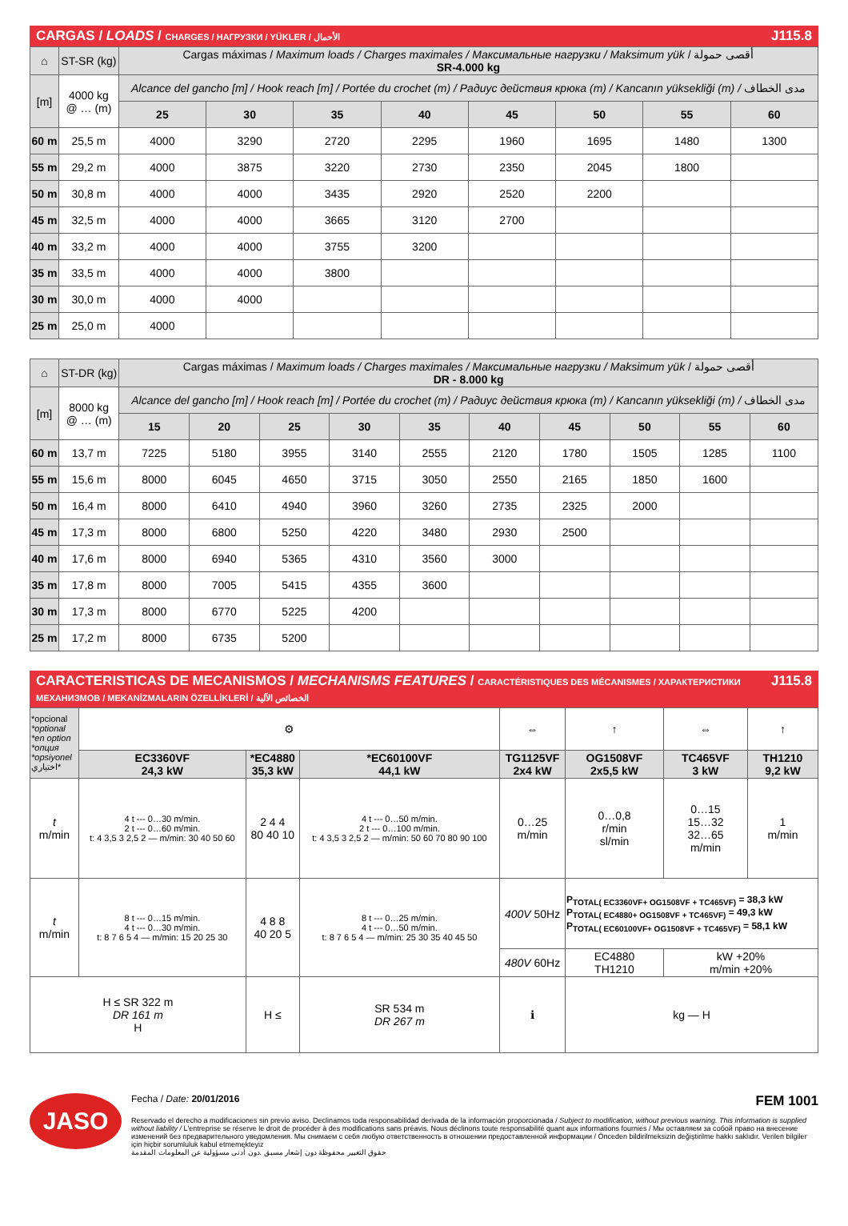CARGAS / LOADS / CHARGES / НАГРУЗКИ / YÜKLER / الأحمال J115.8
| ⌂ | ST-SR (kg) | Cargas máximas / Maximum loads / Charges maximales / Максимальные нагрузки / Maksimum yük / أقصى حمولة SR-4.000 kg | | | | | | | |
| [m] | 4000 kg @ … (m) | Alcance del gancho [m] / Hook reach [m] / Portée du crochet (m) / Радиус действия крюка (m) / Kancanın yüksekliği (m) / مدى الخطاف | | | | | | | |
| | | 25 | 30 | 35 | 40 | 45 | 50 | 55 | 60 |
| 60 m | 25,5 m | 4000 | 3290 | 2720 | 2295 | 1960 | 1695 | 1480 | 1300 |
| 55 m | 29,2 m | 4000 | 3875 | 3220 | 2730 | 2350 | 2045 | 1800 | |
| 50 m | 30,8 m | 4000 | 4000 | 3435 | 2920 | 2520 | 2200 | | |
| 45 m | 32,5 m | 4000 | 4000 | 3665 | 3120 | 2700 | | | |
| 40 m | 33,2 m | 4000 | 4000 | 3755 | 3200 | | | | |
| 35 m | 33,5 m | 4000 | 4000 | 3800 | | | | | |
| 30 m | 30,0 m | 4000 | 4000 | | | | | | |
| 25 m | 25,0 m | 4000 | | | | | | | |
| ⌂ | ST-DR (kg) | Cargas máximas / Maximum loads / Charges maximales / Максимальные нагрузки / Maksimum yük / أقصى حمولة DR - 8.000 kg | | | | | | | | | |
| [m] | 8000 kg @ … (m) | Alcance del gancho [m] / Hook reach [m] / Portée du crochet (m) / Радиус действия крюка (m) / Kancanın yüksekliği (m) / مدى الخطاف | | | | | | | | | |
| | | 15 | 20 | 25 | 30 | 35 | 40 | 45 | 50 | 55 | 60 |
| 60 m | 13,7 m | 7225 | 5180 | 3955 | 3140 | 2555 | 2120 | 1780 | 1505 | 1285 | 1100 |
| 55 m | 15,6 m | 8000 | 6045 | 4650 | 3715 | 3050 | 2550 | 2165 | 1850 | 1600 | |
| 50 m | 16,4 m | 8000 | 6410 | 4940 | 3960 | 3260 | 2735 | 2325 | 2000 | | |
| 45 m | 17,3 m | 8000 | 6800 | 5250 | 4220 | 3480 | 2930 | 2500 | | | |
| 40 m | 17,6 m | 8000 | 6940 | 5365 | 4310 | 3560 | 3000 | | | | |
| 35 m | 17,8 m | 8000 | 7005 | 5415 | 4355 | 3600 | | | | | |
| 30 m | 17,3 m | 8000 | 6770 | 5225 | 4200 | | | | | | |
| 25 m | 17,2 m | 8000 | 6735 | 5200 | | | | | | | |
CARACTERISTICAS DE MECANISMOS / MECHANISMS FEATURES / CARACTÉRISTIQUES DES MÉCANISMES / ХАРАКТЕРИСТИКИ МЕХАНИЗМОВ / MEKANİZMALARIN ÖZELLİKLERİ / الخصائص الآلية J115.8
| *opcional *optional *en option *опция *opsiyonel اختياري* | ⚙ | | | ⇔ | ↑ | ⇔ | ↑ |
| | EC3360VF 24,3 kW | *EC4880 35,3 kW | *EC60100VF 44,1 kW | TG1125VF 2x4 kW | OG1508VF 2x5,5 kW | TC465VF 3 kW | TH1210 9,2 kW |
| t m/min | 4 t --- 0…30 m/min. 2 t --- 0…60 m/min. t: 4 3,5 3 2,5 2 — m/min: 30 40 50 60 | 2 4 4 80 40 10 | 4 t --- 0…50 m/min. 2 t --- 0…100 m/min. t: 4 3,5 3 2,5 2 — m/min: 50 60 70 80 90 100 | 0…25 m/min | 0…0,8 r/min sl/min | 0…15 15…32 32…65 m/min | 1 m/min |
| t m/min | 8 t --- 0…15 m/min. 4 t --- 0…30 m/min. t: 8 7 6 5 4 — m/min: 15 20 25 30 | 4 8 8 40 20 5 | 8 t --- 0…25 m/min. 4 t --- 0…50 m/min. t: 8 7 6 5 4 — m/min: 25 30 35 40 45 50 | 400V 50Hz | P<sub>TOTAL( EC3360VF+ OG1508VF + TC465VF)</sub> = 38,3 kW P<sub>TOTAL( EC4880+ OG1508VF + TC465VF)</sub> = 49,3 kW P<sub>TOTAL( EC60100VF+ OG1508VF + TC465VF)</sub> = 58,1 kW | | |
| | | | | 480V 60Hz | EC4880 TH1210 | kW +20% m/min +20% | |
| H ≤ SR 322 m DR 161 m H | | H ≤ | SR 534 m DR 267 m | ℹ | kg — H | | |
JASO
Fecha / Date: 20/01/2016 FEM 1001
Reservado el derecho a modificaciones sin previo aviso. Declinamos toda responsabilidad derivada de la información proporcionada / Subject to modification, without previous warning. This information is supplied without liability / L'entreprise se réserve le droit de procéder à des modifications sans préavis. Nous déclinons toute responsabilité quant aux informations fournies / Мы оставляем за собой право на внесение изменений без предварительного уведомления. Мы снимаем с себя любую ответственность в отношении предоставленной информации / Önceden bildirilmeksizin değiştirilme hakkı saklıdır. Verilen bilgiler için hiçbir sorumluluk kabul etmemekteyiz
حقوق التغيير محفوظة دون إشعار مسبق .دون أدنى مسؤولية عن المعلومات المقدمة